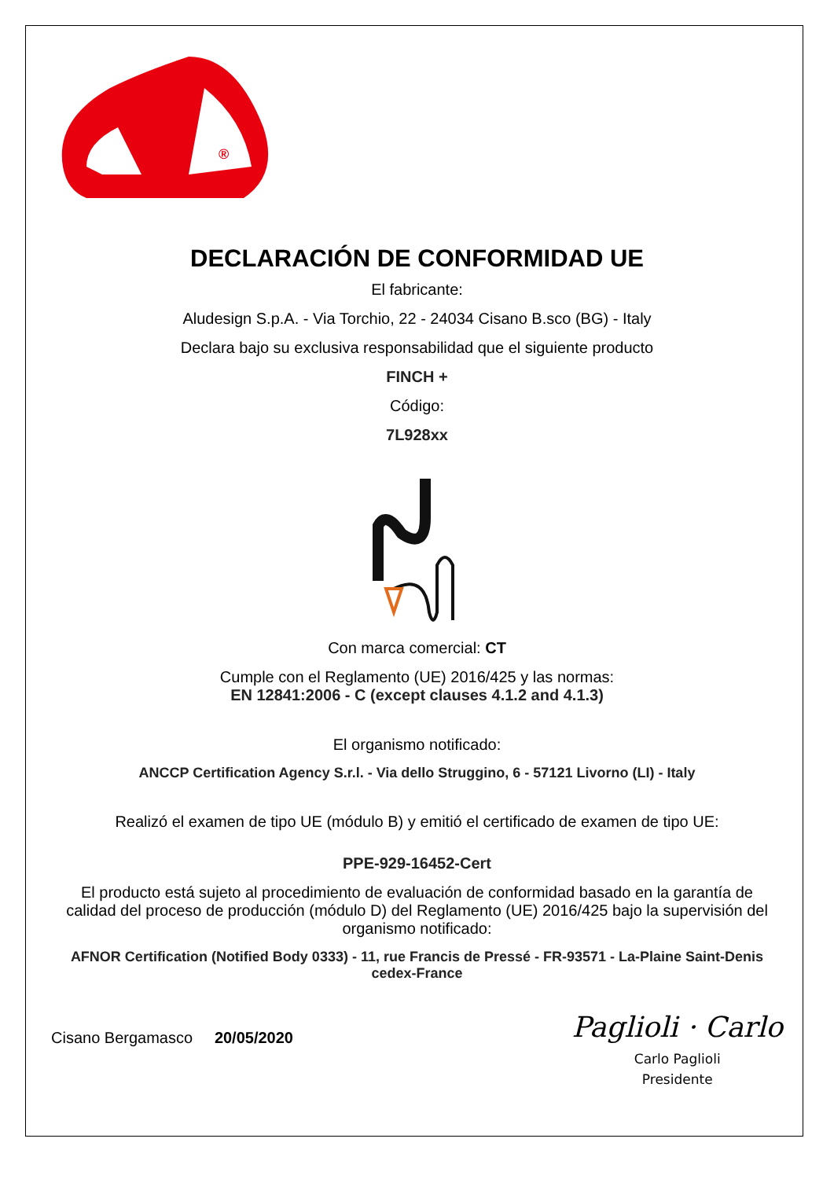®
DECLARACIÓN DE CONFORMIDAD UE
El fabricante:
Aludesign S.p.A. - Via Torchio, 22 - 24034 Cisano B.sco (BG) - Italy
Declara bajo su exclusiva responsabilidad que el siguiente producto
FINCH +
Código:
7L928xx
Con marca comercial: CT
Cumple con el Reglamento (UE) 2016/425 y las normas:
EN 12841:2006 - C (except clauses 4.1.2 and 4.1.3)
El organismo notificado:
ANCCP Certification Agency S.r.l. - Via dello Struggino, 6 - 57121 Livorno (LI) - Italy
Realizó el examen de tipo UE (módulo B) y emitió el certificado de examen de tipo UE:
PPE-929-16452-Cert
El producto está sujeto al procedimiento de evaluación de conformidad basado en la garantía de calidad del proceso de producción (módulo D) del Reglamento (UE) 2016/425 bajo la supervisión del organismo notificado:
AFNOR Certification (Notified Body 0333) - 11, rue Francis de Pressé - FR-93571 - La-Plaine Saint-Denis cedex-France
Cisano Bergamasco 20/05/2020
Paglioli · Carlo
Carlo Paglioli
Presidente